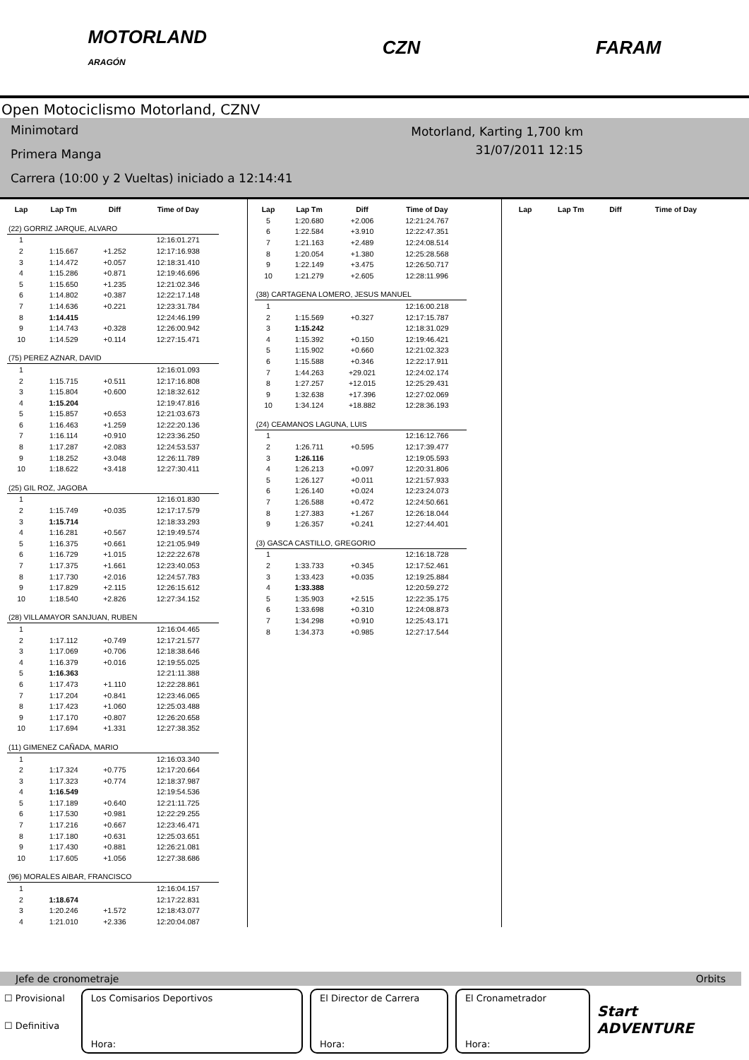MOTORLAND
ARAGÓN CZN FARAM
Open Motociclismo Motorland, CZNV
Minimotard
Primera Manga
Carrera (10:00 y 2 Vueltas) iniciado a 12:14:41
Motorland, Karting 1,700 km
31/07/2011 12:15
| Lap | Lap Tm | Diff | Time of Day |
| --- | --- | --- | --- |
| (22) GORRIZ JARQUE, ALVARO | | | |
| 1 | | | 12:16:01.271 |
| 2 | 1:15.667 | +1.252 | 12:17:16.938 |
| 3 | 1:14.472 | +0.057 | 12:18:31.410 |
| 4 | 1:15.286 | +0.871 | 12:19:46.696 |
| 5 | 1:15.650 | +1.235 | 12:21:02.346 |
| 6 | 1:14.802 | +0.387 | 12:22:17.148 |
| 7 | 1:14.636 | +0.221 | 12:23:31.784 |
| 8 | 1:14.415 | | 12:24:46.199 |
| 9 | 1:14.743 | +0.328 | 12:26:00.942 |
| 10 | 1:14.529 | +0.114 | 12:27:15.471 |
| (75) PEREZ AZNAR, DAVID | | | |
| 1 | | | 12:16:01.093 |
| 2 | 1:15.715 | +0.511 | 12:17:16.808 |
| 3 | 1:15.804 | +0.600 | 12:18:32.612 |
| 4 | 1:15.204 | | 12:19:47.816 |
| 5 | 1:15.857 | +0.653 | 12:21:03.673 |
| 6 | 1:16.463 | +1.259 | 12:22:20.136 |
| 7 | 1:16.114 | +0.910 | 12:23:36.250 |
| 8 | 1:17.287 | +2.083 | 12:24:53.537 |
| 9 | 1:18.252 | +3.048 | 12:26:11.789 |
| 10 | 1:18.622 | +3.418 | 12:27:30.411 |
| (25) GIL ROZ, JAGOBA | | | |
| 1 | | | 12:16:01.830 |
| 2 | 1:15.749 | +0.035 | 12:17:17.579 |
| 3 | 1:15.714 | | 12:18:33.293 |
| 4 | 1:16.281 | +0.567 | 12:19:49.574 |
| 5 | 1:16.375 | +0.661 | 12:21:05.949 |
| 6 | 1:16.729 | +1.015 | 12:22:22.678 |
| 7 | 1:17.375 | +1.661 | 12:23:40.053 |
| 8 | 1:17.730 | +2.016 | 12:24:57.783 |
| 9 | 1:17.829 | +2.115 | 12:26:15.612 |
| 10 | 1:18.540 | +2.826 | 12:27:34.152 |
| (28) VILLAMAYOR SANJUAN, RUBEN | | | |
| 1 | | | 12:16:04.465 |
| 2 | 1:17.112 | +0.749 | 12:17:21.577 |
| 3 | 1:17.069 | +0.706 | 12:18:38.646 |
| 4 | 1:16.379 | +0.016 | 12:19:55.025 |
| 5 | 1:16.363 | | 12:21:11.388 |
| 6 | 1:17.473 | +1.110 | 12:22:28.861 |
| 7 | 1:17.204 | +0.841 | 12:23:46.065 |
| 8 | 1:17.423 | +1.060 | 12:25:03.488 |
| 9 | 1:17.170 | +0.807 | 12:26:20.658 |
| 10 | 1:17.694 | +1.331 | 12:27:38.352 |
| (11) GIMENEZ CAÑADA, MARIO | | | |
| 1 | | | 12:16:03.340 |
| 2 | 1:17.324 | +0.775 | 12:17:20.664 |
| 3 | 1:17.323 | +0.774 | 12:18:37.987 |
| 4 | 1:16.549 | | 12:19:54.536 |
| 5 | 1:17.189 | +0.640 | 12:21:11.725 |
| 6 | 1:17.530 | +0.981 | 12:22:29.255 |
| 7 | 1:17.216 | +0.667 | 12:23:46.471 |
| 8 | 1:17.180 | +0.631 | 12:25:03.651 |
| 9 | 1:17.430 | +0.881 | 12:26:21.081 |
| 10 | 1:17.605 | +1.056 | 12:27:38.686 |
| (96) MORALES AIBAR, FRANCISCO | | | |
| 1 | | | 12:16:04.157 |
| 2 | 1:18.674 | | 12:17:22.831 |
| 3 | 1:20.246 | +1.572 | 12:18:43.077 |
| 4 | 1:21.010 | +2.336 | 12:20:04.087 |
| Lap | Lap Tm | Diff | Time of Day |
| --- | --- | --- | --- |
| 5 | 1:20.680 | +2.006 | 12:21:24.767 |
| 6 | 1:22.584 | +3.910 | 12:22:47.351 |
| 7 | 1:21.163 | +2.489 | 12:24:08.514 |
| 8 | 1:20.054 | +1.380 | 12:25:28.568 |
| 9 | 1:22.149 | +3.475 | 12:26:50.717 |
| 10 | 1:21.279 | +2.605 | 12:28:11.996 |
| (38) CARTAGENA LOMERO, JESUS MANUEL | | | |
| 1 | | | 12:16:00.218 |
| 2 | 1:15.569 | +0.327 | 12:17:15.787 |
| 3 | 1:15.242 | | 12:18:31.029 |
| 4 | 1:15.392 | +0.150 | 12:19:46.421 |
| 5 | 1:15.902 | +0.660 | 12:21:02.323 |
| 6 | 1:15.588 | +0.346 | 12:22:17.911 |
| 7 | 1:44.263 | +29.021 | 12:24:02.174 |
| 8 | 1:27.257 | +12.015 | 12:25:29.431 |
| 9 | 1:32.638 | +17.396 | 12:27:02.069 |
| 10 | 1:34.124 | +18.882 | 12:28:36.193 |
| (24) CEAMANOS LAGUNA, LUIS | | | |
| 1 | | | 12:16:12.766 |
| 2 | 1:26.711 | +0.595 | 12:17:39.477 |
| 3 | 1:26.116 | | 12:19:05.593 |
| 4 | 1:26.213 | +0.097 | 12:20:31.806 |
| 5 | 1:26.127 | +0.011 | 12:21:57.933 |
| 6 | 1:26.140 | +0.024 | 12:23:24.073 |
| 7 | 1:26.588 | +0.472 | 12:24:50.661 |
| 8 | 1:27.383 | +1.267 | 12:26:18.044 |
| 9 | 1:26.357 | +0.241 | 12:27:44.401 |
| (3) GASCA CASTILLO, GREGORIO | | | |
| 1 | | | 12:16:18.728 |
| 2 | 1:33.733 | +0.345 | 12:17:52.461 |
| 3 | 1:33.423 | +0.035 | 12:19:25.884 |
| 4 | 1:33.388 | | 12:20:59.272 |
| 5 | 1:35.903 | +2.515 | 12:22:35.175 |
| 6 | 1:33.698 | +0.310 | 12:24:08.873 |
| 7 | 1:34.298 | +0.910 | 12:25:43.171 |
| 8 | 1:34.373 | +0.985 | 12:27:17.544 |
| Lap | Lap Tm | Diff | Time of Day |
| --- | --- | --- | --- |
Jefe de cronometraje Orbits
☐ Provisional
☐ Definitiva
Los Comisarios Deportivos
Hora:
El Director de Carrera
Hora:
El Cronametrador
Hora:
Start ADVENTURE